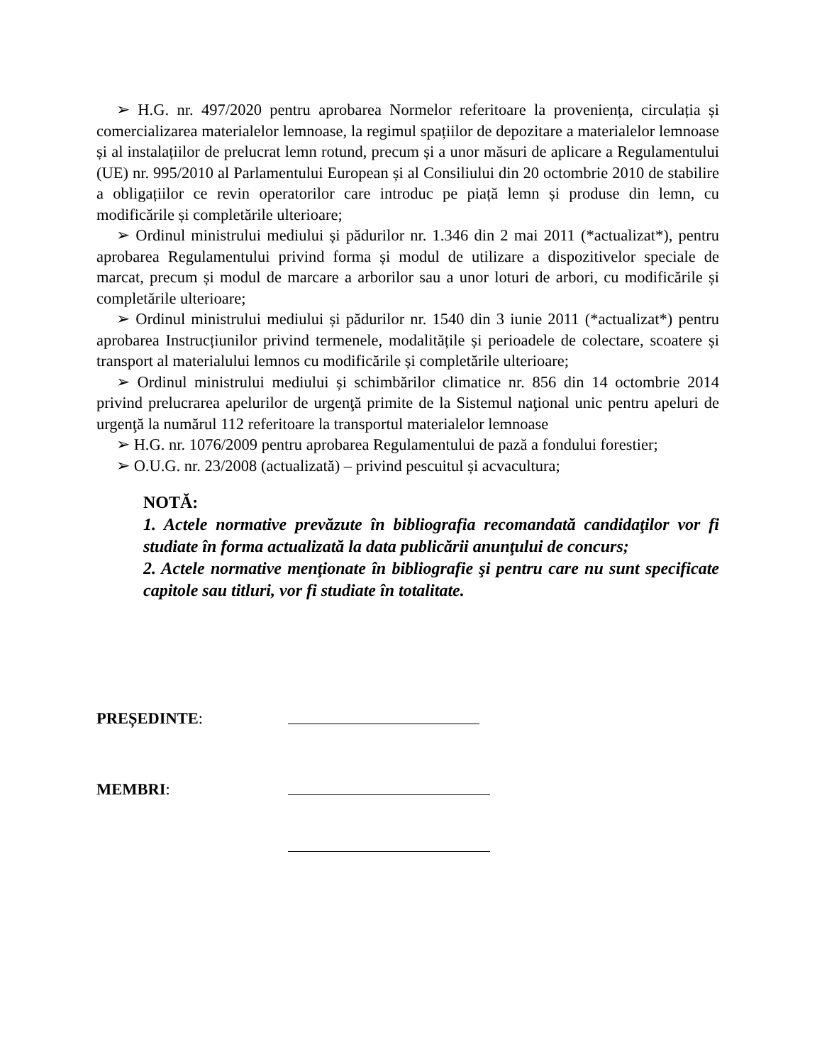➢ H.G. nr. 497/2020 pentru aprobarea Normelor referitoare la proveniența, circulația și comercializarea materialelor lemnoase, la regimul spațiilor de depozitare a materialelor lemnoase și al instalațiilor de prelucrat lemn rotund, precum și a unor măsuri de aplicare a Regulamentului (UE) nr. 995/2010 al Parlamentului European și al Consiliului din 20 octombrie 2010 de stabilire a obligațiilor ce revin operatorilor care introduc pe piață lemn și produse din lemn, cu modificările și completările ulterioare;
➢ Ordinul ministrului mediului și pădurilor nr. 1.346 din 2 mai 2011 (*actualizat*), pentru aprobarea Regulamentului privind forma și modul de utilizare a dispozitivelor speciale de marcat, precum și modul de marcare a arborilor sau a unor loturi de arbori, cu modificările și completările ulterioare;
➢ Ordinul ministrului mediului și pădurilor nr. 1540 din 3 iunie 2011 (*actualizat*) pentru aprobarea Instrucțiunilor privind termenele, modalitățile și perioadele de colectare, scoatere și transport al materialului lemnos cu modificările și completările ulterioare;
➢ Ordinul ministrului mediului și schimbărilor climatice nr. 856 din 14 octombrie 2014 privind prelucrarea apelurilor de urgenţă primite de la Sistemul naţional unic pentru apeluri de urgenţă la numărul 112 referitoare la transportul materialelor lemnoase
➢ H.G. nr. 1076/2009 pentru aprobarea Regulamentului de pază a fondului forestier;
➢ O.U.G. nr. 23/2008 (actualizată) – privind pescuitul și acvacultura;
NOTĂ:
1. Actele normative prevăzute în bibliografia recomandată candidaţilor vor fi studiate în forma actualizată la data publicării anunţului de concurs;
2. Actele normative menţionate în bibliografie şi pentru care nu sunt specificate capitole sau titluri, vor fi studiate în totalitate.
PREȘEDINTE:
MEMBRI: